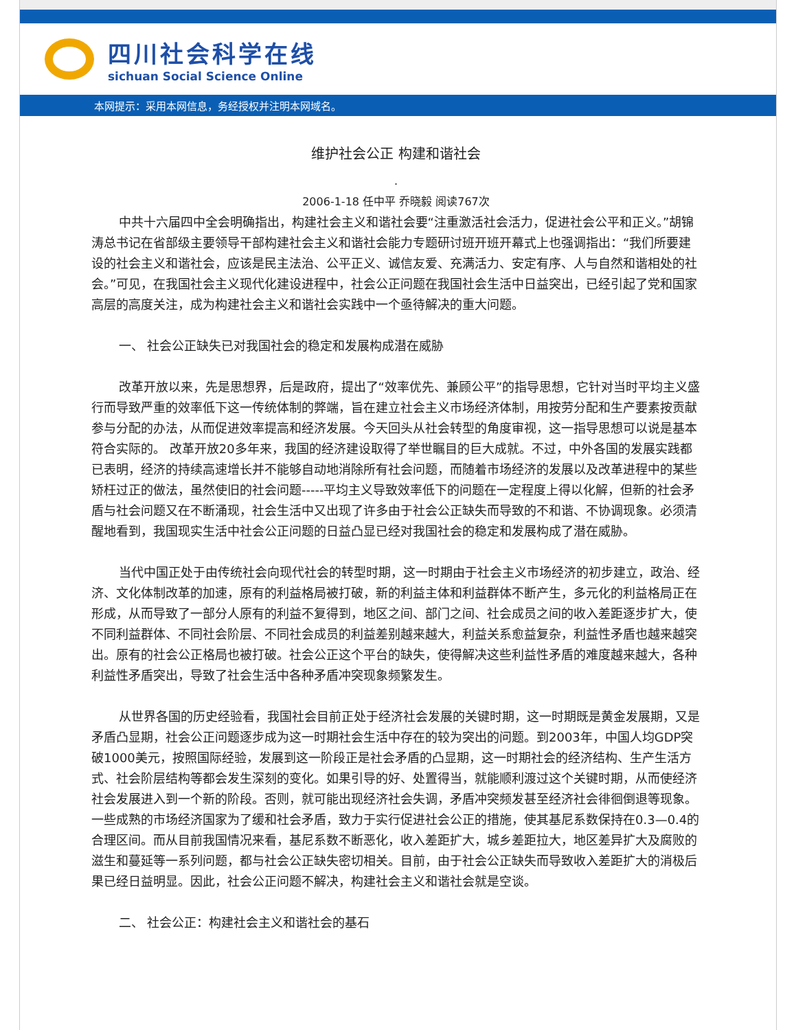四川社会科学在线
sichuan Social Science Online
本网提示：采用本网信息，务经授权并注明本网域名。
维护社会公正 构建和谐社会
.
2006-1-18 任中平 乔晓毅 阅读767次
中共十六届四中全会明确指出，构建社会主义和谐社会要“注重激活社会活力，促进社会公平和正义。”胡锦涛总书记在省部级主要领导干部构建社会主义和谐社会能力专题研讨班开班开幕式上也强调指出：“我们所要建设的社会主义和谐社会，应该是民主法治、公平正义、诚信友爱、充满活力、安定有序、人与自然和谐相处的社会。”可见，在我国社会主义现代化建设进程中，社会公正问题在我国社会生活中日益突出，已经引起了党和国家高层的高度关注，成为构建社会主义和谐社会实践中一个亟待解决的重大问题。
一、 社会公正缺失已对我国社会的稳定和发展构成潜在威胁
改革开放以来，先是思想界，后是政府，提出了“效率优先、兼顾公平”的指导思想，它针对当时平均主义盛行而导致严重的效率低下这一传统体制的弊端，旨在建立社会主义市场经济体制，用按劳分配和生产要素按贡献参与分配的办法，从而促进效率提高和经济发展。今天回头从社会转型的角度审视，这一指导思想可以说是基本符合实际的。 改革开放20多年来，我国的经济建设取得了举世瞩目的巨大成就。不过，中外各国的发展实践都已表明，经济的持续高速增长并不能够自动地消除所有社会问题，而随着市场经济的发展以及改革进程中的某些矫枉过正的做法，虽然使旧的社会问题-----平均主义导致效率低下的问题在一定程度上得以化解，但新的社会矛盾与社会问题又在不断涌现，社会生活中又出现了许多由于社会公正缺失而导致的不和谐、不协调现象。必须清醒地看到，我国现实生活中社会公正问题的日益凸显已经对我国社会的稳定和发展构成了潜在威胁。
当代中国正处于由传统社会向现代社会的转型时期，这一时期由于社会主义市场经济的初步建立，政治、经济、文化体制改革的加速，原有的利益格局被打破，新的利益主体和利益群体不断产生，多元化的利益格局正在形成，从而导致了一部分人原有的利益不复得到，地区之间、部门之间、社会成员之间的收入差距逐步扩大，使不同利益群体、不同社会阶层、不同社会成员的利益差别越来越大，利益关系愈益复杂，利益性矛盾也越来越突出。原有的社会公正格局也被打破。社会公正这个平台的缺失，使得解决这些利益性矛盾的难度越来越大，各种利益性矛盾突出，导致了社会生活中各种矛盾冲突现象频繁发生。
从世界各国的历史经验看，我国社会目前正处于经济社会发展的关键时期，这一时期既是黄金发展期，又是矛盾凸显期，社会公正问题逐步成为这一时期社会生活中存在的较为突出的问题。到2003年，中国人均GDP突破1000美元，按照国际经验，发展到这一阶段正是社会矛盾的凸显期，这一时期社会的经济结构、生产生活方式、社会阶层结构等都会发生深刻的变化。如果引导的好、处置得当，就能顺利渡过这个关键时期，从而使经济社会发展进入到一个新的阶段。否则，就可能出现经济社会失调，矛盾冲突频发甚至经济社会徘徊倒退等现象。一些成熟的市场经济国家为了缓和社会矛盾，致力于实行促进社会公正的措施，使其基尼系数保持在0.3—0.4的合理区间。而从目前我国情况来看，基尼系数不断恶化，收入差距扩大，城乡差距拉大，地区差异扩大及腐败的滋生和蔓延等一系列问题，都与社会公正缺失密切相关。目前，由于社会公正缺失而导致收入差距扩大的消极后果已经日益明显。因此，社会公正问题不解决，构建社会主义和谐社会就是空谈。
二、 社会公正：构建社会主义和谐社会的基石